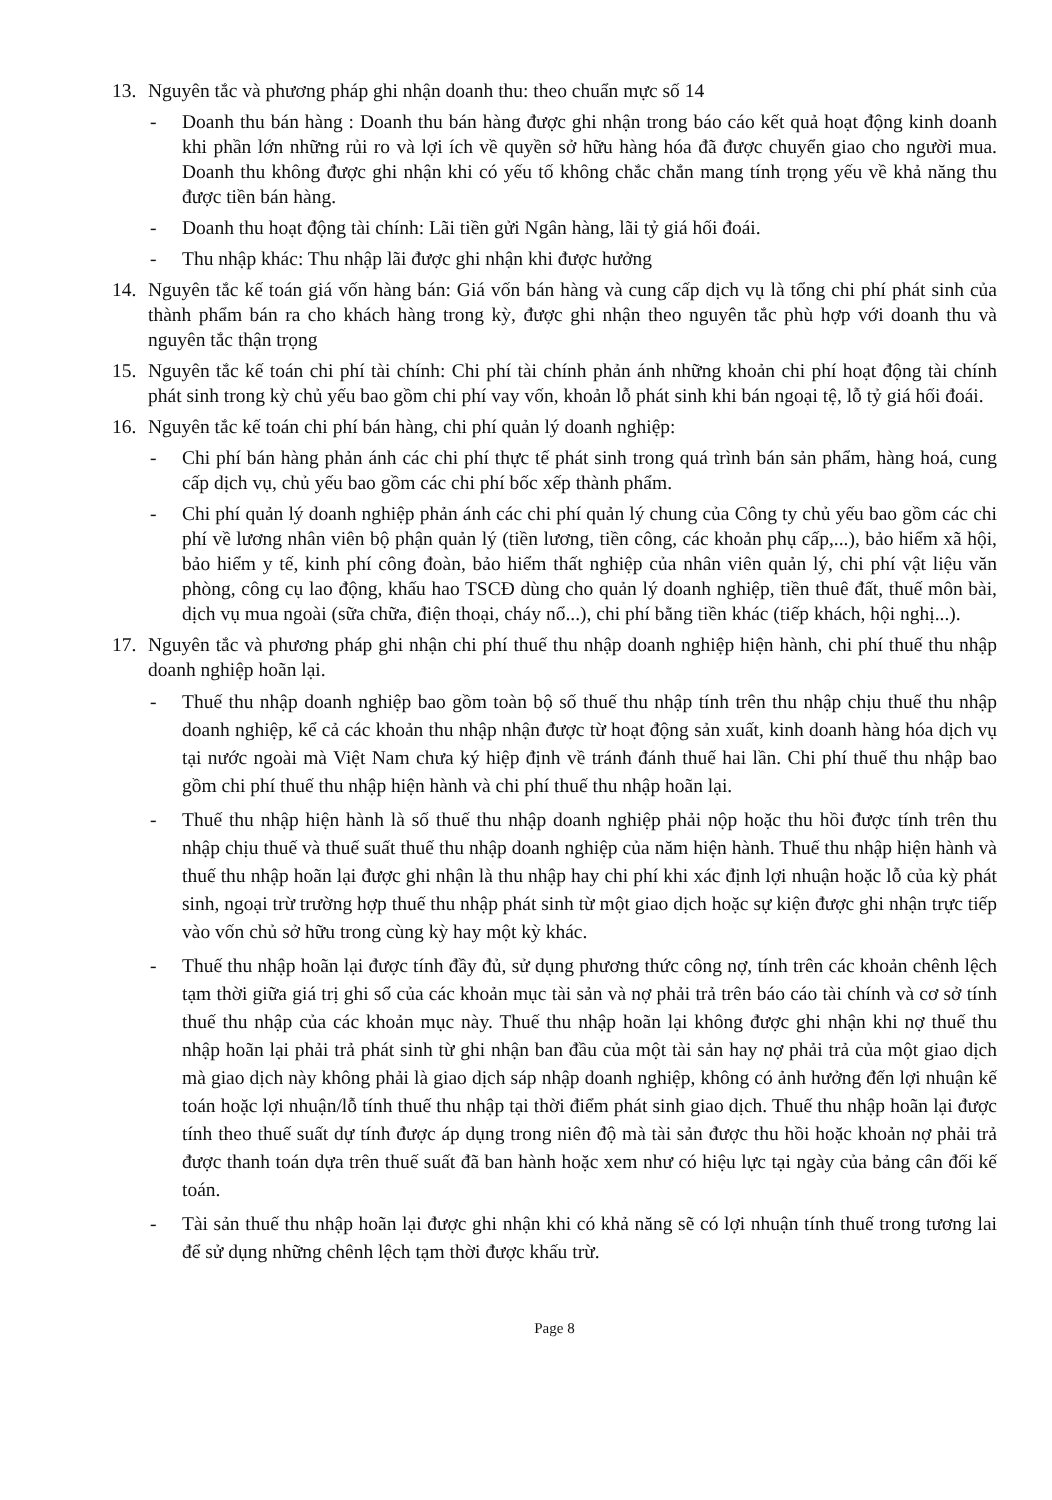13. Nguyên tắc và phương pháp ghi nhận doanh thu: theo chuẩn mực số 14
- Doanh thu bán hàng : Doanh thu bán hàng được ghi nhận trong báo cáo kết quả hoạt động kinh doanh khi phần lớn những rủi ro và lợi ích về quyền sở hữu hàng hóa đã được chuyển giao cho người mua. Doanh thu không được ghi nhận khi có yếu tố không chắc chắn mang tính trọng yếu về khả năng thu được tiền bán hàng.
- Doanh thu hoạt động tài chính: Lãi tiền gửi Ngân hàng, lãi tỷ giá hối đoái.
- Thu nhập khác: Thu nhập lãi được ghi nhận khi được hưởng
14. Nguyên tắc kế toán giá vốn hàng bán: Giá vốn bán hàng và cung cấp dịch vụ là tổng chi phí phát sinh của thành phẩm bán ra cho khách hàng trong kỳ, được ghi nhận theo nguyên tắc phù hợp với doanh thu và nguyên tắc thận trọng
15. Nguyên tắc kế toán chi phí tài chính: Chi phí tài chính phản ánh những khoản chi phí hoạt động tài chính phát sinh trong kỳ chủ yếu bao gồm chi phí vay vốn, khoản lỗ phát sinh khi bán ngoại tệ, lỗ tỷ giá hối đoái.
16. Nguyên tắc kế toán chi phí bán hàng, chi phí quản lý doanh nghiệp:
- Chi phí bán hàng phản ánh các chi phí thực tế phát sinh trong quá trình bán sản phẩm, hàng hoá, cung cấp dịch vụ, chủ yếu bao gồm các chi phí bốc xếp thành phẩm.
- Chi phí quản lý doanh nghiệp phản ánh các chi phí quản lý chung của Công ty chủ yếu bao gồm các chi phí về lương nhân viên bộ phận quản lý (tiền lương, tiền công, các khoản phụ cấp,...), bảo hiểm xã hội, bảo hiểm y tế, kinh phí công đoàn, bảo hiểm thất nghiệp của nhân viên quản lý, chi phí vật liệu văn phòng, công cụ lao động, khấu hao TSCĐ dùng cho quản lý doanh nghiệp, tiền thuê đất, thuế môn bài, dịch vụ mua ngoài (sữa chữa, điện thoại, cháy nổ...), chi phí bằng tiền khác (tiếp khách, hội nghị...).
17. Nguyên tắc và phương pháp ghi nhận chi phí thuế thu nhập doanh nghiệp hiện hành, chi phí thuế thu nhập doanh nghiệp hoãn lại.
- Thuế thu nhập doanh nghiệp bao gồm toàn bộ số thuế thu nhập tính trên thu nhập chịu thuế thu nhập doanh nghiệp, kể cả các khoản thu nhập nhận được từ hoạt động sản xuất, kinh doanh hàng hóa dịch vụ tại nước ngoài mà Việt Nam chưa ký hiệp định về tránh đánh thuế hai lần. Chi phí thuế thu nhập bao gồm chi phí thuế thu nhập hiện hành và chi phí thuế thu nhập hoãn lại.
- Thuế thu nhập hiện hành là số thuế thu nhập doanh nghiệp phải nộp hoặc thu hồi được tính trên thu nhập chịu thuế và thuế suất thuế thu nhập doanh nghiệp của năm hiện hành. Thuế thu nhập hiện hành và thuế thu nhập hoãn lại được ghi nhận là thu nhập hay chi phí khi xác định lợi nhuận hoặc lỗ của kỳ phát sinh, ngoại trừ trường hợp thuế thu nhập phát sinh từ một giao dịch hoặc sự kiện được ghi nhận trực tiếp vào vốn chủ sở hữu trong cùng kỳ hay một kỳ khác.
- Thuế thu nhập hoãn lại được tính đầy đủ, sử dụng phương thức công nợ, tính trên các khoản chênh lệch tạm thời giữa giá trị ghi sổ của các khoản mục tài sản và nợ phải trả trên báo cáo tài chính và cơ sở tính thuế thu nhập của các khoản mục này. Thuế thu nhập hoãn lại không được ghi nhận khi nợ thuế thu nhập hoãn lại phải trả phát sinh từ ghi nhận ban đầu của một tài sản hay nợ phải trả của một giao dịch mà giao dịch này không phải là giao dịch sáp nhập doanh nghiệp, không có ảnh hưởng đến lợi nhuận kế toán hoặc lợi nhuận/lỗ tính thuế thu nhập tại thời điểm phát sinh giao dịch. Thuế thu nhập hoãn lại được tính theo thuế suất dự tính được áp dụng trong niên độ mà tài sản được thu hồi hoặc khoản nợ phải trả được thanh toán dựa trên thuế suất đã ban hành hoặc xem như có hiệu lực tại ngày của bảng cân đối kế toán.
- Tài sản thuế thu nhập hoãn lại được ghi nhận khi có khả năng sẽ có lợi nhuận tính thuế trong tương lai để sử dụng những chênh lệch tạm thời được khấu trừ.
Page 8